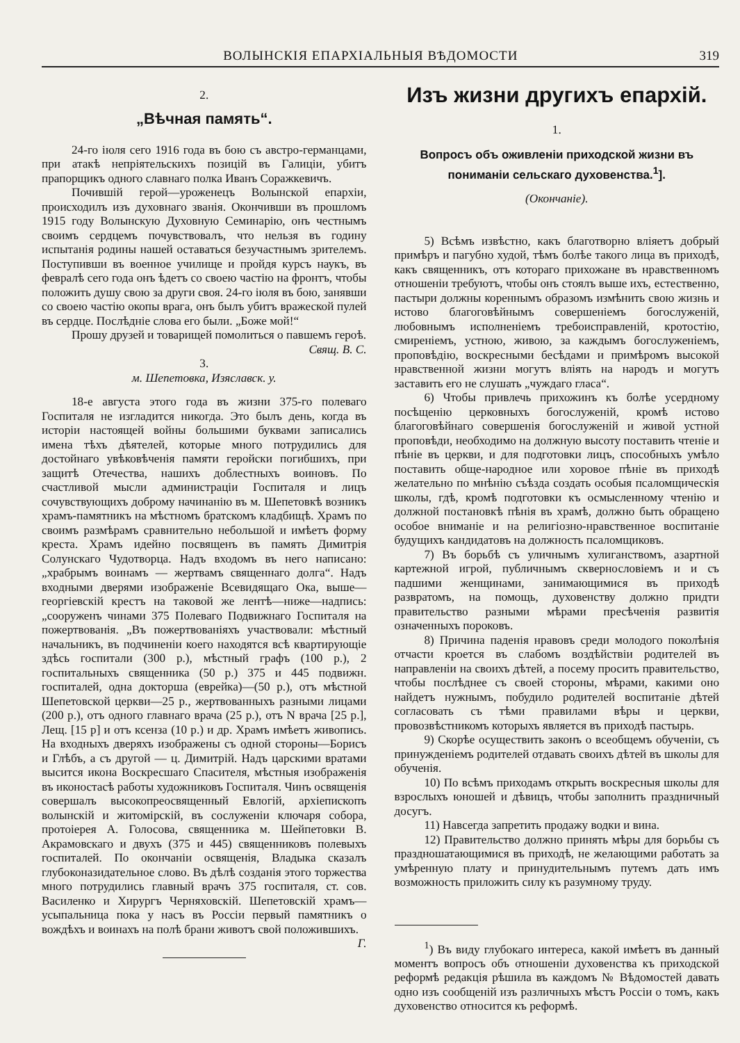ВОЛЫНСКІЯ ЕПАРХІАЛЬНЫЯ ВѢДОМОСТИ 319
2.
„Вѣчная память“.
24-го іюля сего 1916 года въ бою съ австро-германцами, при атакѣ непріятельскихъ позицій въ Галиціи, убитъ прапорщикъ одного славнаго полка Иванъ Соражкевичъ.
Почившій герой—уроженецъ Волынской епархіи, происходилъ изъ духовнаго званія. Окончивши въ прошломъ 1915 году Волынскую Духовную Семинарію, онъ честнымъ своимъ сердцемъ почувствовалъ, что нельзя въ годину испытанія родины нашей оставаться безучастнымъ зрителемъ. Поступивши въ военное училище и пройдя курсъ наукъ, въ февралѣ сего года онъ ѣдетъ со своею частію на фронтъ, чтобы положить душу свою за други своя. 24-го іюля въ бою, занявши со своею частію окопы врага, онъ былъ убитъ вражеской пулей въ сердце. Послѣдніе слова его были. „Боже мой!“
Прошу друзей и товарищей помолиться о павшемъ героѣ. Свящ. В. С.
3.
м. Шепетовка, Изяславск. у.
18-е августа этого года въ жизни 375-го полеваго Госпиталя не изгладится никогда. Это былъ день, когда въ исторіи настоящей войны большими буквами записались имена тѣхъ дѣятелей, которые много потрудились для достойнаго увѣковѣченія памяти геройски погибшихъ, при защитѣ Отечества, нашихъ доблестныхъ воиновъ. По счастливой мысли администраціи Госпиталя и лицъ сочувствующихъ доброму начинанію въ м. Шепетовкѣ возникъ храмъ-памятникъ на мѣстномъ братскомъ кладбищѣ. Храмъ по своимъ размѣрамъ сравнительно небольшой и имѣетъ форму креста. Храмъ идейно посвященъ въ память Димитрія Солунскаго Чудотворца. Надъ входомъ въ него написано: „храбрымъ воинамъ — жертвамъ священнаго долга“. Надъ входными дверями изображеніе Всевидящаго Ока, выше—георгіевскій крестъ на таковой же лентѣ—ниже—надпись: „сооруженъ чинами 375 Полеваго Подвижнаго Госпиталя на пожертвованія. „Въ пожертвованіяхъ участвовали: мѣстный начальникъ, въ подчиненіи коего находятся всѣ квартирующіе здѣсь госпитали (300 р.), мѣстный графъ (100 р.), 2 госпитальныхъ священника (50 р.) 375 и 445 подвижн. госпиталей, одна докторша (еврейка)—(50 р.), отъ мѣстной Шепетовской церкви—25 р., жертвованныхъ разными лицами (200 р.), отъ одного главнаго врача (25 р.), отъ N врача [25 р.], Лещ. [15 р] и отъ ксенза (10 р.) и др. Храмъ имѣетъ живопись. На входныхъ дверяхъ изображены съ одной стороны—Борисъ и Глѣбъ, а съ другой — ц. Димитрій. Надъ царскими вратами высится икона Воскресшаго Спасителя, мѣстныя изображенія въ иконостасѣ работы художниковъ Госпиталя. Чинъ освященія совершалъ высокопреосвященный Евлогій, архіепископъ волынскій и житомірскій, въ сослуженіи ключаря собора, протоіерея А. Голосова, священника м. Шейпетовки В. Акрамовскаго и двухъ (375 и 445) священниковъ полевыхъ госпиталей. По окончаніи освященія, Владыка сказалъ глубоконазидательное слово. Въ дѣлѣ созданія этого торжества много потрудились главный врачъ 375 госпиталя, ст. сов. Василенко и Хирургъ Черняховскій. Шепетовскій храмъ—усыпальница пока у насъ въ Россіи первый памятникъ о вождѣхъ и воинахъ на полѣ брани животъ свой положившихъ. Г.
Изъ жизни другихъ епархій.
1.
Вопросъ объ оживленіи приходской жизни въ пониманіи сельскаго духовенства.<sup>1</sup>].
(Окончаніе).
5) Всѣмъ извѣстно, какъ благотворно вліяетъ добрый примѣръ и пагубно худой, тѣмъ болѣе такого лица въ приходѣ, какъ священникъ, отъ котораго прихожане въ нравственномъ отношеніи требуютъ, чтобы онъ стоялъ выше ихъ, естественно, пастыри должны кореннымъ образомъ измѣнить свою жизнь и истово благоговѣйнымъ совершеніемъ богослуженій, любовнымъ исполненіемъ требоисправленій, кротостію, смиреніемъ, устною, живою, за каждымъ богослуженіемъ, проповѣдію, воскресными бесѣдами и примѣромъ высокой нравственной жизни могутъ вліять на народъ и могутъ заставить его не слушать „чуждаго гласа“.
6) Чтобы привлечь прихожинъ къ болѣе усердному посѣщенію церковныхъ богослуженій, кромѣ истово благоговѣйнаго совершенія богослуженій и живой устной проповѣди, необходимо на должную высоту поставить чтеніе и пѣніе въ церкви, и для подготовки лицъ, способныхъ умѣло поставить обще-народное или хоровое пѣніе въ приходѣ желательно по мнѣнію съѣзда создать особыя псаломщическія школы, гдѣ, кромѣ подготовки къ осмысленному чтенію и должной постановкѣ пѣнія въ храмѣ, должно быть обращено особое вниманіе и на религіозно-нравственное воспитаніе будущихъ кандидатовъ на должность псаломщиковъ.
7) Въ борьбѣ съ уличнымъ хулиганствомъ, азартной картежной игрой, публичнымъ сквернословіемъ и и съ падшими женщинами, занимающимися въ приходѣ развратомъ, на помощь, духовенству должно придти правительство разными мѣрами пресѣченія развитія означенныхъ пороковъ.
8) Причина паденія нравовъ среди молодого поколѣнія отчасти кроется въ слабомъ воздѣйствіи родителей въ направленіи на своихъ дѣтей, а посему просить правительство, чтобы послѣднее съ своей стороны, мѣрами, какими оно найдетъ нужнымъ, побудило родителей воспитаніе дѣтей согласовать съ тѣми правилами вѣры и церкви, провозвѣстникомъ которыхъ является въ приходѣ пастырь.
9) Скорѣе осуществить законъ о всеобщемъ обученіи, съ принужденіемъ родителей отдавать своихъ дѣтей въ школы для обученія.
10) По всѣмъ приходамъ открыть воскресныя школы для взрослыхъ юношей и дѣвицъ, чтобы заполнить праздничный досугъ.
11) Навсегда запретить продажу водки и вина.
12) Правительство должно принять мѣры для борьбы съ праздношатающимися въ приходѣ, не желающими работать за умѣренную плату и принудительнымъ путемъ дать имъ возможность приложить силу къ разумному труду.
<sup>1</sup>) Въ виду глубокаго интереса, какой имѣетъ въ данный моментъ вопросъ объ отношеніи духовенства къ приходской реформѣ редакція рѣшила въ каждомъ № Вѣдомостей давать одно изъ сообщеній изъ различныхъ мѣстъ Россіи о томъ, какъ духовенство относится къ реформѣ.